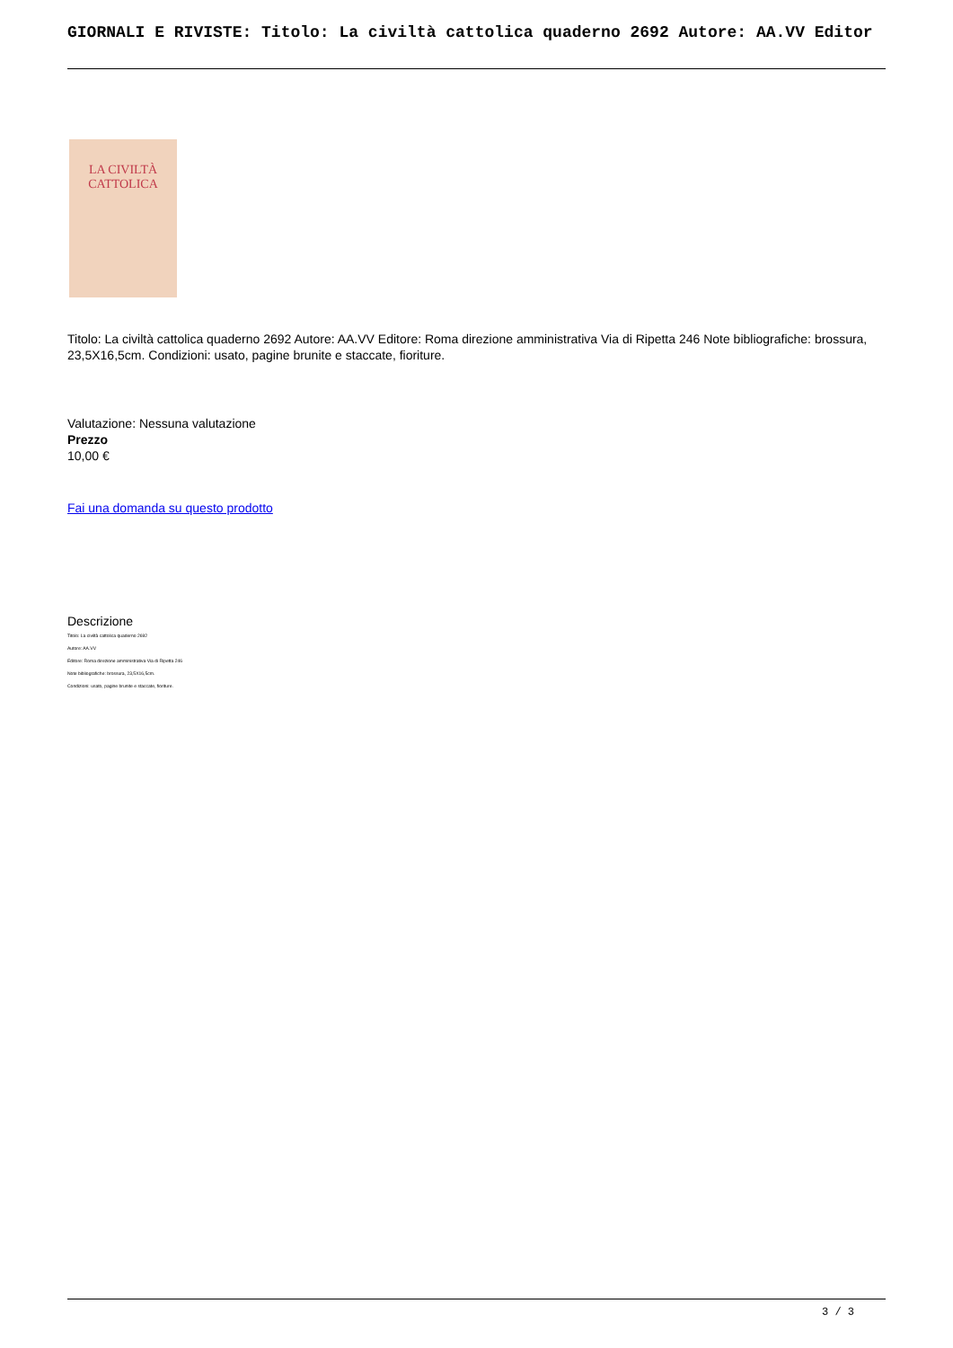GIORNALI E RIVISTE: Titolo: La civiltà cattolica quaderno 2692 Autore: AA.VV Editor
LA CIVILTÀ
CATTOLICA
Titolo: La civiltà cattolica quaderno 2692 Autore: AA.VV Editore: Roma direzione amministrativa Via di Ripetta 246 Note bibliografiche: brossura, 23,5X16,5cm. Condizioni: usato, pagine brunite e staccate, fioriture.
Valutazione: Nessuna valutazione
Prezzo
10,00 €
Fai una domanda su questo prodotto
Descrizione
Titolo: La civiltà cattolica quaderno 2692
Autore: AA.VV
Editore: Roma direzione amministrativa Via di Ripetta 246
Note bibliografiche: brossura, 23,5X16,5cm.
Condizioni: usato, pagine brunite e staccate, fioriture.
3 / 3